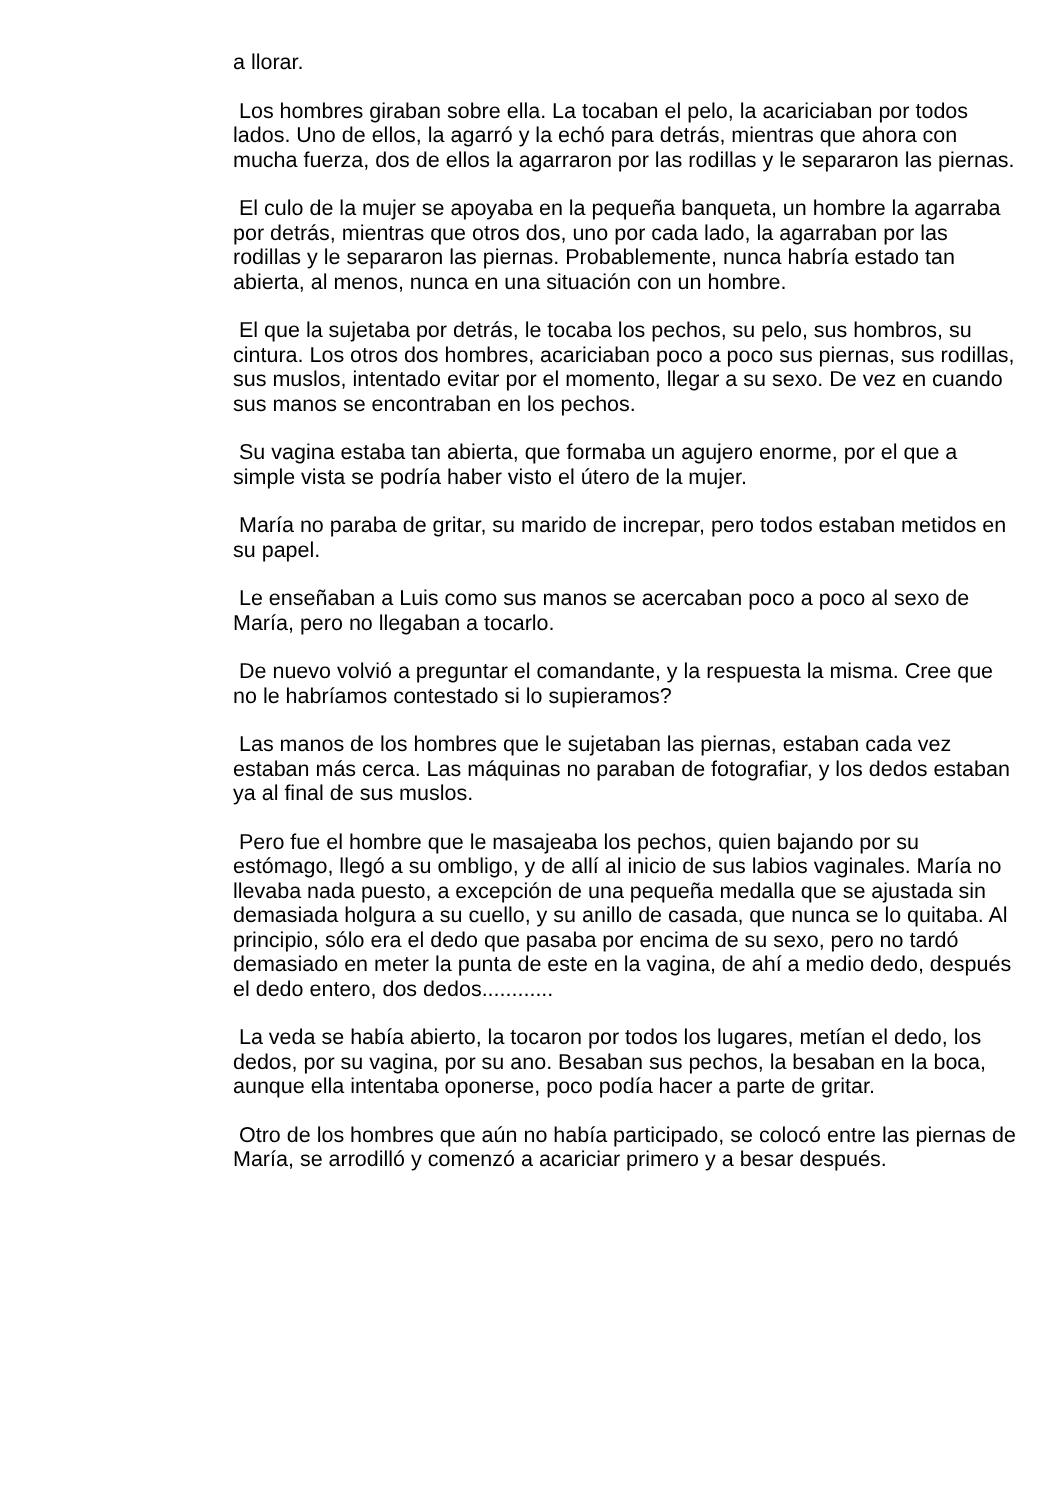a llorar.
Los hombres giraban sobre ella. La tocaban el pelo, la acariciaban por todos lados. Uno de ellos, la agarró y la echó para detrás, mientras que ahora con mucha fuerza, dos de ellos la agarraron por las rodillas y le separaron las piernas.
El culo de la mujer se apoyaba en la pequeña banqueta, un hombre la agarraba por detrás, mientras que otros dos, uno por cada lado, la agarraban por las rodillas y le separaron las piernas. Probablemente, nunca habría estado tan abierta, al menos, nunca en una situación con un hombre.
El que la sujetaba por detrás, le tocaba los pechos, su pelo, sus hombros, su cintura. Los otros dos hombres, acariciaban poco a poco sus piernas, sus rodillas, sus muslos, intentado evitar por el momento, llegar a su sexo. De vez en cuando sus manos se encontraban en los pechos.
Su vagina estaba tan abierta, que formaba un agujero enorme, por el que a simple vista se podría haber visto el útero de la mujer.
María no paraba de gritar, su marido de increpar, pero todos estaban metidos en su papel.
Le enseñaban a Luis como sus manos se acercaban poco a poco al sexo de María, pero no llegaban a tocarlo.
De nuevo volvió a preguntar el comandante, y la respuesta la misma. Cree que no le habríamos contestado si lo supieramos?
Las manos de los hombres que le sujetaban las piernas, estaban cada vez estaban más cerca. Las máquinas no paraban de fotografiar, y los dedos estaban ya al final de sus muslos.
Pero fue el hombre que le masajeaba los pechos, quien bajando por su estómago, llegó a su ombligo, y de allí al inicio de sus labios vaginales. María no llevaba nada puesto, a excepción de una pequeña medalla que se ajustada sin demasiada holgura a su cuello, y su anillo de casada, que nunca se lo quitaba. Al principio, sólo era el dedo que pasaba por encima de su sexo, pero no tardó demasiado en meter la punta de este en la vagina, de ahí a medio dedo, después el dedo entero, dos dedos............
La veda se había abierto, la tocaron por todos los lugares, metían el dedo, los dedos, por su vagina, por su ano. Besaban sus pechos, la besaban en la boca, aunque ella intentaba oponerse, poco podía hacer a parte de gritar.
Otro de los hombres que aún no había participado, se colocó entre las piernas de María, se arrodilló y comenzó a acariciar primero y a besar después.